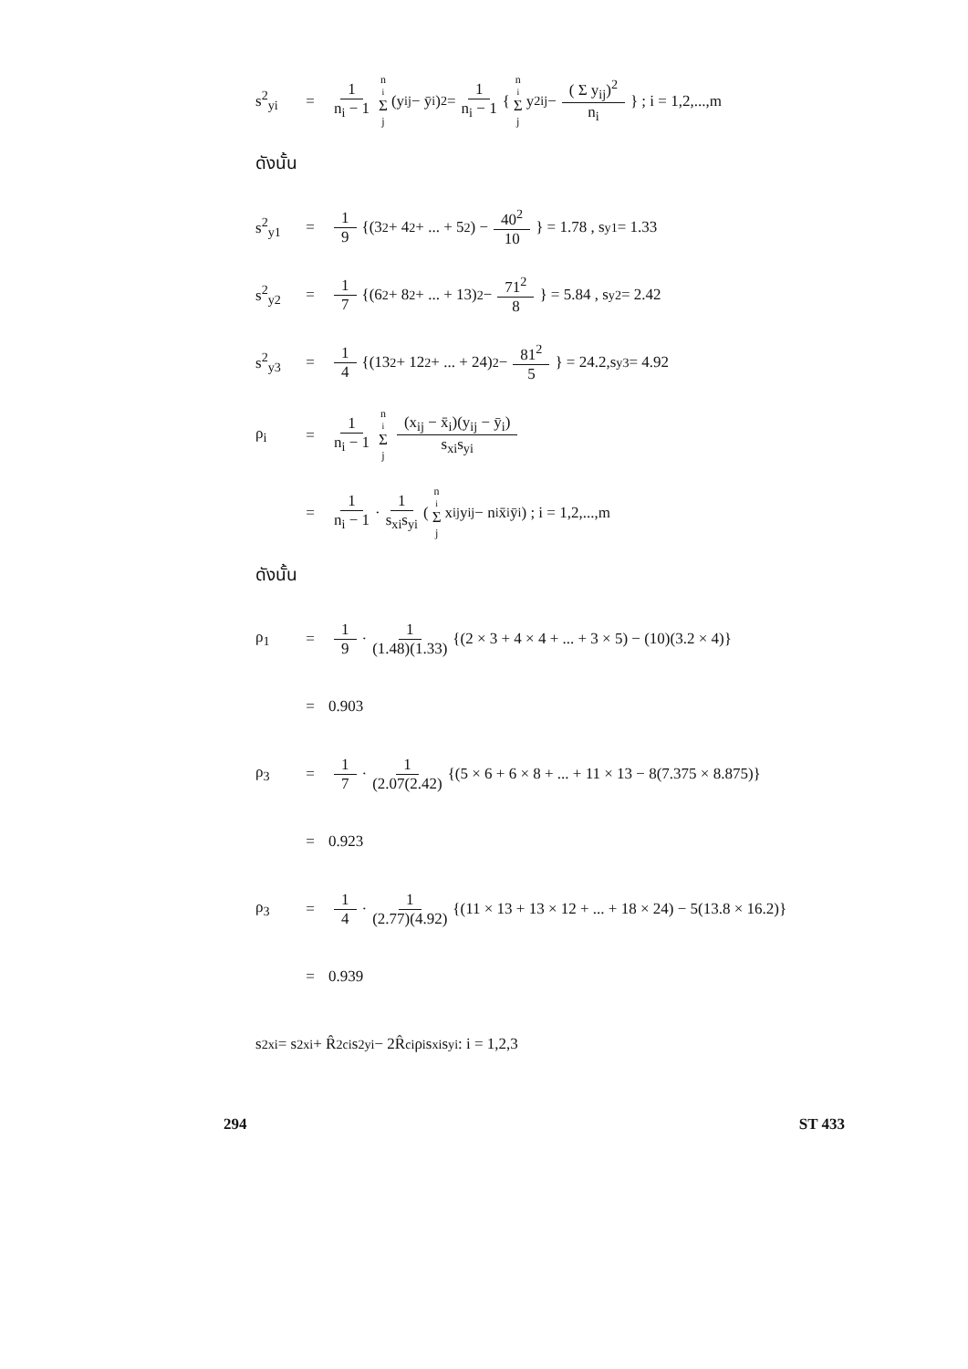s<sup>2</sup><sub>yi</sub> = 1 n<sub>i</sub> − 1 n<sub>i</sub> Σ j (y<sub>ij</sub> − ȳ<sub>i</sub>)<sup>2</sup> = 1 n<sub>i</sub> − 1 { n<sub>i</sub> Σ j y<sup>2</sup><sub>ij</sub> − ( Σ y<sub>ij</sub>)<sup>2</sup> n<sub>i</sub> } ; i = 1,2,...,m
ดังนั้น
s<sup>2</sup><sub>y1</sub> = 1 9 {(3<sup>2</sup> + 4<sup>2</sup> + ... + 5<sup>2</sup>) − 40<sup>2</sup> 10 } = 1.78 , s<sub>y1</sub> = 1.33
s<sup>2</sup><sub>y2</sub> = 1 7 {(6<sup>2</sup> + 8<sup>2</sup> + ... + 13)<sup>2</sup> − 71<sup>2</sup> 8 } = 5.84 , s<sub>y2</sub> = 2.42
s<sup>2</sup><sub>y3</sub> = 1 4 {(13<sup>2</sup> + 12<sup>2</sup> + ... + 24)<sup>2</sup> − 81<sup>2</sup> 5 } = 24.2,s<sub>y3</sub> = 4.92
ρ<sub>i</sub> = 1 n<sub>i</sub> − 1 n<sub>i</sub> Σ j (x<sub>ij</sub> − x̄<sub>i</sub>)(y<sub>ij</sub> − ȳ<sub>i</sub>) s<sub>xi</sub>s<sub>yi</sub>
= 1 n<sub>i</sub> − 1 · 1 s<sub>xi</sub>s<sub>yi</sub> ( n<sub>i</sub> Σ j x<sub>ij</sub>y<sub>ij</sub> − n<sub>i</sub>x̄<sub>i</sub>ȳ<sub>i</sub>) ; i = 1,2,...,m
ดังนั้น
ρ<sub>1</sub> = 1 9 · 1 (1.48)(1.33) {(2 × 3 + 4 × 4 + ... + 3 × 5) − (10)(3.2 × 4)}
= 0.903
ρ<sub>3</sub> = 1 7 · 1 (2.07(2.42) {(5 × 6 + 6 × 8 + ... + 11 × 13 − 8(7.375 × 8.875)}
= 0.923
ρ<sub>3</sub> = 1 4 · 1 (2.77)(4.92) {(11 × 13 + 13 × 12 + ... + 18 × 24) − 5(13.8 × 16.2)}
= 0.939
s<sup>2</sup><sub>xi</sub> = s<sup>2</sup><sub>xi</sub> + R̂<sup>2</sup><sub>ci</sub>s<sup>2</sup><sub>yi</sub> − 2R̂<sub>ci</sub>ρ<sub>i</sub>s<sub>xi</sub>s<sub>yi</sub> : i = 1,2,3
294 ST 433